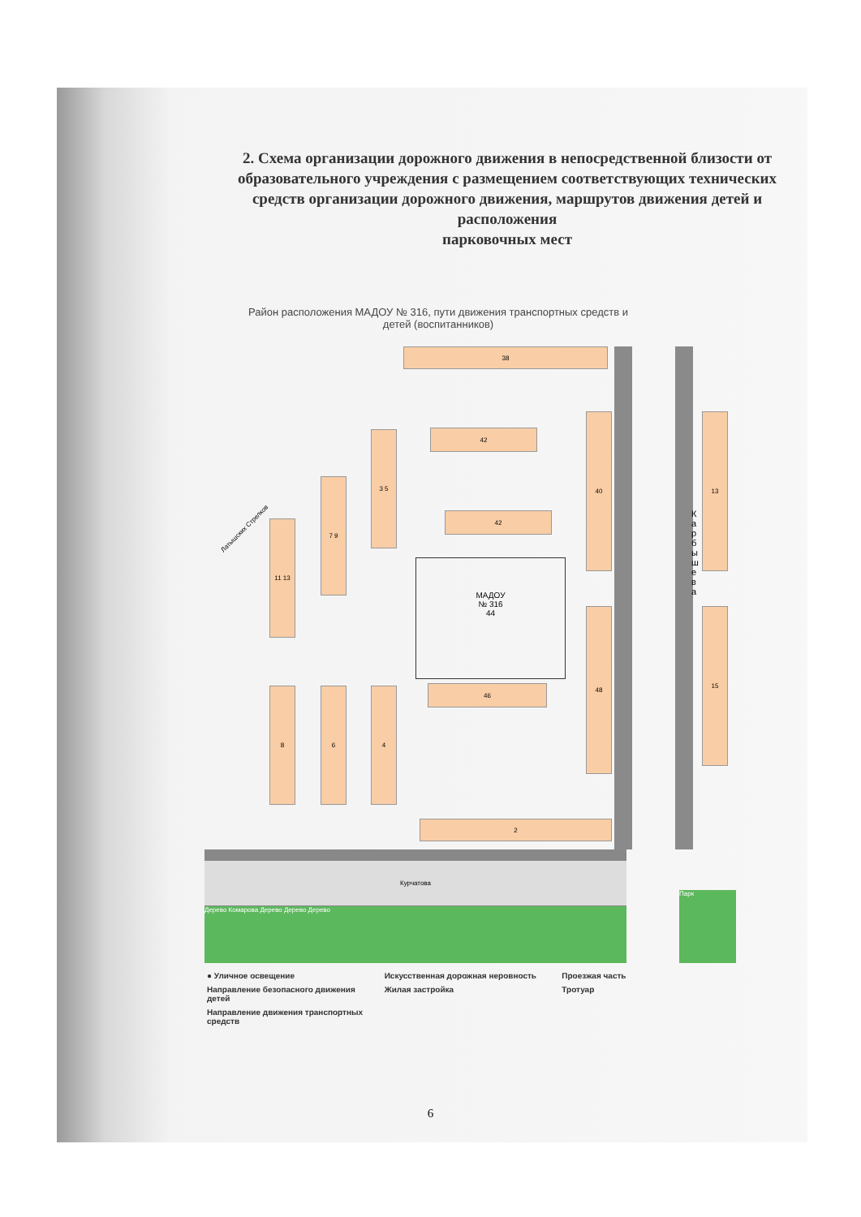2. Схема организации дорожного движения в непосредственной близости от образовательного учреждения с размещением соответствующих технических средств организации дорожного движения, маршрутов движения детей и расположения
парковочных мест
Район расположения МАДОУ № 316, пути движения транспортных средств и детей (воспитанников)
38
42
42
3 5
7 9
11 13
40 13
48 15
46
8 6 4
2
МАДОУ
№ 316
44
К а р б ы ш е в а
Курчатова
Дерево Комарова Дерево Дерево Дерево
Парк
Латышских Стрелков
● Уличное освещение
Искусственная дорожная неровность
Проезжая часть
Направление безопасного движения детей
Жилая застройка
Тротуар
Направление движения транспортных средств
6